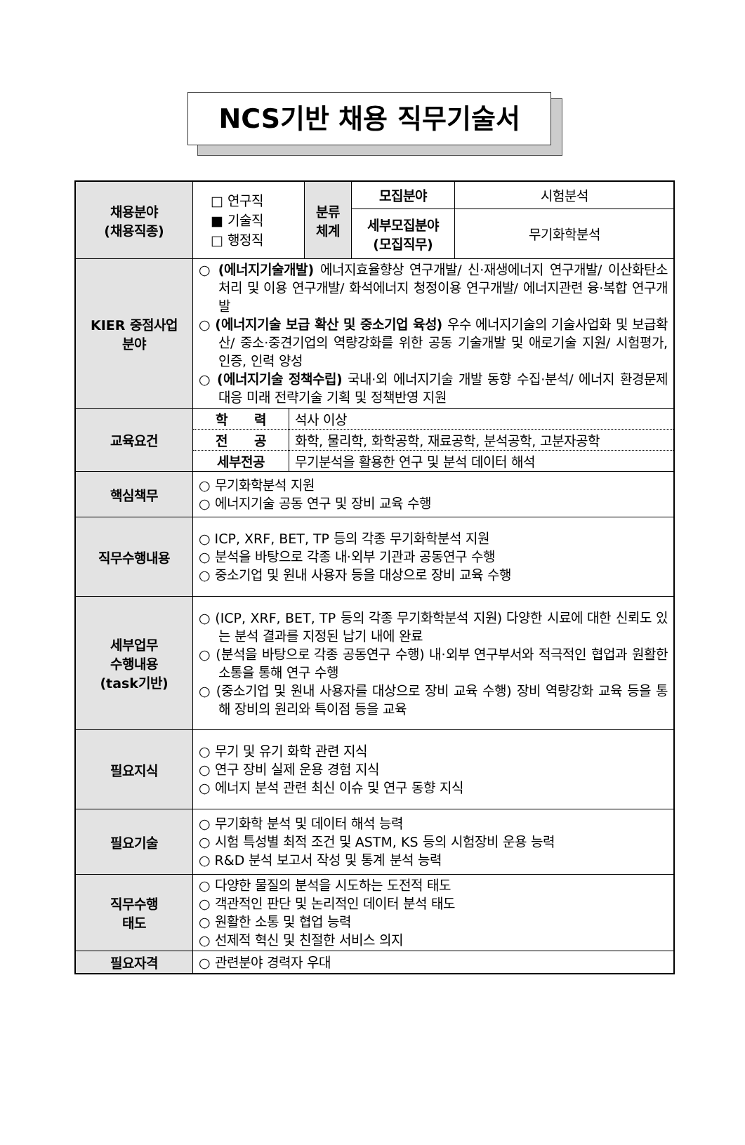NCS기반 채용 직무기술서
| 채용분야 (채용직종) | □ 연구직 ■ 기술직 □ 행정직 | 분류 체계 | 모집분야 | 시험분석 |
| | | | 세부모집분야 (모집직무) | 무기화학분석 |
| KIER 중점사업 분야 | ○ (에너지기술개발) 에너지효율향상 연구개발/ 신·재생에너지 연구개발/ 이산화탄소 처리 및 이용 연구개발/ 화석에너지 청정이용 연구개발/ 에너지관련 융·복합 연구개발 ○ (에너지기술 보급 확산 및 중소기업 육성) 우수 에너지기술의 기술사업화 및 보급확산/ 중소‧중견기업의 역량강화를 위한 공동 기술개발 및 애로기술 지원/ 시험평가, 인증, 인력 양성 ○ (에너지기술 정책수립) 국내·외 에너지기술 개발 동향 수집·분석/ 에너지 환경문제 대응 미래 전략기술 기획 및 정책반영 지원 | | | |
| 교육요건 | / 학 력 / 석사 이상 / / 전 공 / 화학, 물리학, 화학공학, 재료공학, 분석공학, 고분자공학 / / 세부전공 / 무기분석을 활용한 연구 및 분석 데이터 해석 / | | | |
| 핵심책무 | ○ 무기화학분석 지원 ○ 에너지기술 공동 연구 및 장비 교육 수행 | | | |
| 직무수행내용 | ○ ICP, XRF, BET, TP 등의 각종 무기화학분석 지원 ○ 분석을 바탕으로 각종 내‧외부 기관과 공동연구 수행 ○ 중소기업 및 원내 사용자 등을 대상으로 장비 교육 수행 | | | |
| 세부업무 수행내용 (task기반) | ○ (ICP, XRF, BET, TP 등의 각종 무기화학분석 지원) 다양한 시료에 대한 신뢰도 있는 분석 결과를 지정된 납기 내에 완료 ○ (분석을 바탕으로 각종 공동연구 수행) 내‧외부 연구부서와 적극적인 협업과 원활한 소통을 통해 연구 수행 ○ (중소기업 및 원내 사용자를 대상으로 장비 교육 수행) 장비 역량강화 교육 등을 통해 장비의 원리와 특이점 등을 교육 | | | |
| 필요지식 | ○ 무기 및 유기 화학 관련 지식 ○ 연구 장비 실제 운용 경험 지식 ○ 에너지 분석 관련 최신 이슈 및 연구 동향 지식 | | | |
| 필요기술 | ○ 무기화학 분석 및 데이터 해석 능력 ○ 시험 특성별 최적 조건 및 ASTM, KS 등의 시험장비 운용 능력 ○ R&D 분석 보고서 작성 및 통계 분석 능력 | | | |
| 직무수행 태도 | ○ 다양한 물질의 분석을 시도하는 도전적 태도 ○ 객관적인 판단 및 논리적인 데이터 분석 태도 ○ 원활한 소통 및 협업 능력 ○ 선제적 혁신 및 친절한 서비스 의지 | | | |
| 필요자격 | ○ 관련분야 경력자 우대 | | | |